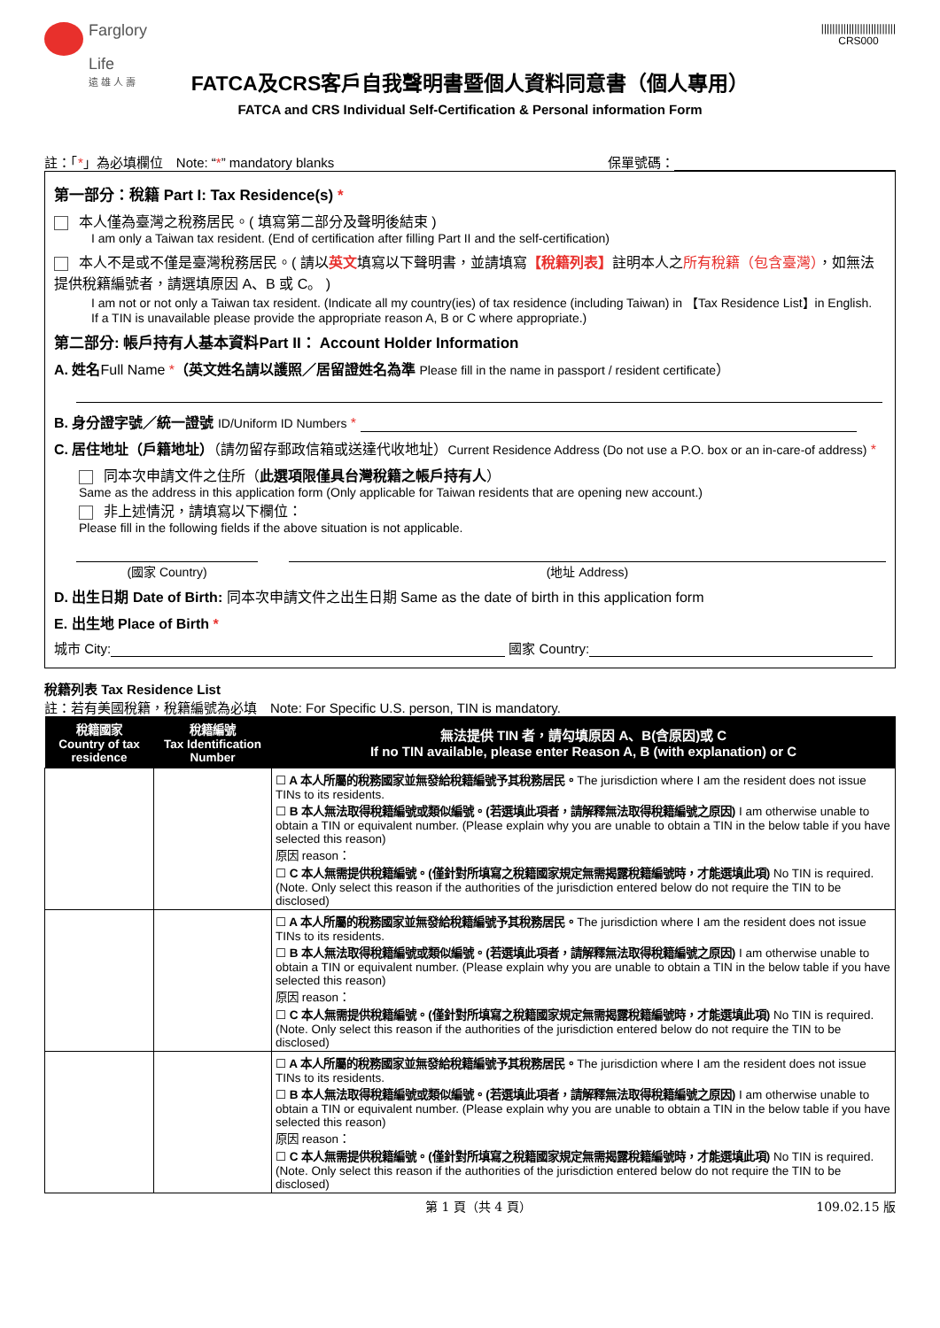Farglory
Life
遠 雄 人 壽
|||||||||||||||||||||||||||
CRS000
FATCA及CRS客戶自我聲明書暨個人資料同意書（個人專用）
FATCA and CRS Individual Self-Certification & Personal information Form
註：「*」為必填欄位　Note: “*” mandatory blanks 保單號碼：
第一部分：稅籍 Part I: Tax Residence(s) *
本人僅為臺灣之稅務居民。( 填寫第二部分及聲明後結束 )
I am only a Taiwan tax resident. (End of certification after filling Part II and the self-certification)
本人不是或不僅是臺灣稅務居民。( 請以英文填寫以下聲明書，並請填寫【稅籍列表】註明本人之所有稅籍（包含臺灣），如無法提供稅籍編號者，請選填原因 A、B 或 C。 )
I am not or not only a Taiwan tax resident. (Indicate all my country(ies) of tax residence (including Taiwan) in 【Tax Residence List】in English.
If a TIN is unavailable please provide the appropriate reason A, B or C where appropriate.)
第二部分: 帳戶持有人基本資料Part II： Account Holder Information
A. 姓名Full Name *（英文姓名請以護照／居留證姓名為準 Please fill in the name in passport / resident certificate）
B. 身分證字號／統一證號 ID/Uniform ID Numbers *
C. 居住地址（戶籍地址）（請勿留存郵政信箱或送達代收地址）Current Residence Address (Do not use a P.O. box or an in-care-of address) *
同本次申請文件之住所（此選項限僅具台灣稅籍之帳戶持有人）
Same as the address in this application form (Only applicable for Taiwan residents that are opening new account.)
非上述情況，請填寫以下欄位：
Please fill in the following fields if the above situation is not applicable.
(國家 Country) (地址 Address)
D. 出生日期 Date of Birth: 同本次申請文件之出生日期 Same as the date of birth in this application form
E. 出生地 Place of Birth *
城市 City: 國家 Country:
稅籍列表 Tax Residence List
註：若有美國稅籍，稅籍編號為必填　Note: For Specific U.S. person, TIN is mandatory.
| 稅籍國家 Country of tax residence | 稅籍編號 Tax Identification Number | 無法提供 TIN 者，請勾填原因 A、B(含原因)或 C If no TIN available, please enter Reason A, B (with explanation) or C |
| --- | --- | --- |
| | | ☐ A 本人所屬的稅務國家並無發給稅籍編號予其稅務居民。 The jurisdiction where I am the resident does not issue TINs to its residents. ☐ B 本人無法取得稅籍編號或類似編號。(若選填此項者，請解釋無法取得稅籍編號之原因) I am otherwise unable to obtain a TIN or equivalent number. (Please explain why you are unable to obtain a TIN in the below table if you have selected this reason) 原因 reason： ☐ C 本人無需提供稅籍編號。(僅針對所填寫之稅籍國家規定無需揭露稅籍編號時，才能選填此項) No TIN is required. (Note. Only select this reason if the authorities of the jurisdiction entered below do not require the TIN to be disclosed) |
| | | ☐ A 本人所屬的稅務國家並無發給稅籍編號予其稅務居民。 The jurisdiction where I am the resident does not issue TINs to its residents. ☐ B 本人無法取得稅籍編號或類似編號。(若選填此項者，請解釋無法取得稅籍編號之原因) I am otherwise unable to obtain a TIN or equivalent number. (Please explain why you are unable to obtain a TIN in the below table if you have selected this reason) 原因 reason： ☐ C 本人無需提供稅籍編號。(僅針對所填寫之稅籍國家規定無需揭露稅籍編號時，才能選填此項) No TIN is required. (Note. Only select this reason if the authorities of the jurisdiction entered below do not require the TIN to be disclosed) |
| | | ☐ A 本人所屬的稅務國家並無發給稅籍編號予其稅務居民。 The jurisdiction where I am the resident does not issue TINs to its residents. ☐ B 本人無法取得稅籍編號或類似編號。(若選填此項者，請解釋無法取得稅籍編號之原因) I am otherwise unable to obtain a TIN or equivalent number. (Please explain why you are unable to obtain a TIN in the below table if you have selected this reason) 原因 reason： ☐ C 本人無需提供稅籍編號。(僅針對所填寫之稅籍國家規定無需揭露稅籍編號時，才能選填此項) No TIN is required. (Note. Only select this reason if the authorities of the jurisdiction entered below do not require the TIN to be disclosed) |
第 1 頁（共 4 頁） 109.02.15 版